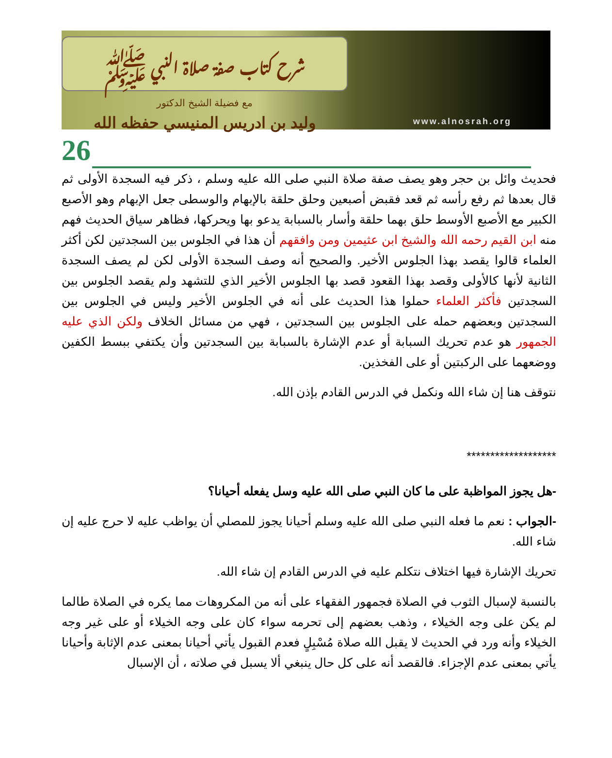شرح كتاب صفة صلاة النبي ﷺ
مع فضيلة الشيخ الدكتور
وليد بن ادريس المنيسي حفظه الله
www.alnosrah.org
26
فحديث وائل بن حجر وهو يصف صفة صلاة النبي صلى الله عليه وسلم ، ذكر فيه السجدة الأولى ثم قال بعدها ثم رفع رأسه ثم قعد فقبض أصبعين وحلق حلقة بالإبهام والوسطى جعل الإبهام وهو الأصبع الكبير مع الأصبع الأوسط حلق بهما حلقة وأسار بالسبابة يدعو بها ويحركها، فظاهر سياق الحديث فهم منه ابن القيم رحمه الله والشيخ ابن عثيمين ومن وافقهم أن هذا في الجلوس بين السجدتين لكن أكثر العلماء قالوا يقصد بهذا الجلوس الأخير. والصحيح أنه وصف السجدة الأولى لكن لم يصف السجدة الثانية لأنها كالأولى وقصد بهذا القعود قصد بها الجلوس الأخير الذي للتشهد ولم يقصد الجلوس بين السجدتين فأكثر العلماء حملوا هذا الحديث على أنه في الجلوس الأخير وليس في الجلوس بين السجدتين وبعضهم حمله على الجلوس بين السجدتين ، فهي من مسائل الخلاف ولكن الذي عليه الجمهور هو عدم تحريك السبابة أو عدم الإشارة بالسبابة بين السجدتين وأن يكتفي ببسط الكفين ووضعهما على الركبتين أو على الفخذين.
نتوقف هنا إن شاء الله ونكمل في الدرس القادم بإذن الله.
*******************
-هل يجوز المواظبة على ما كان النبي صلى الله عليه وسل يفعله أحيانا؟
-الجواب : نعم ما فعله النبي صلى الله عليه وسلم أحيانا يجوز للمصلي أن يواظب عليه لا حرج عليه إن شاء الله.
تحريك الإشارة فيها اختلاف نتكلم عليه في الدرس القادم إن شاء الله.
بالنسبة لإسبال الثوب في الصلاة فجمهور الفقهاء على أنه من المكروهات مما يكره في الصلاة طالما لم يكن على وجه الخيلاء ، وذهب بعضهم إلى تحرمه سواء كان على وجه الخيلاء أو على غير وجه الخيلاء وأنه ورد في الحديث لا يقبل الله صلاة مُسْبِلٍ فعدم القبول يأتي أحيانا بمعنى عدم الإثابة وأحيانا يأتي بمعنى عدم الإجزاء. فالقصد أنه على كل حال ينبغي ألا يسبل في صلاته ، أن الإسبال